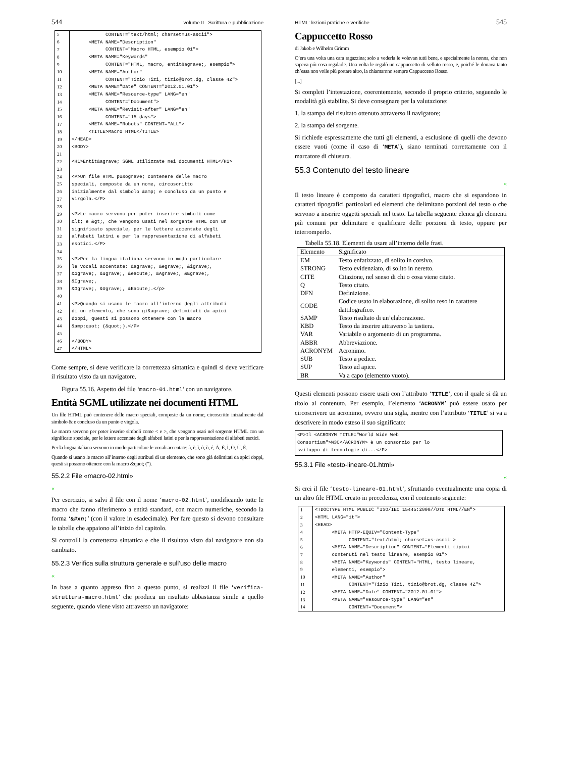544 volume II Scrittura e pubblicazione
| 5 | CONTENT="text/html; charset=us-ascii"> |
| 6 | <META NAME="Description" |
| 7 | CONTENT="Macro HTML, esempio 01"> |
| 8 | <META NAME="Keywords" |
| 9 | CONTENT="HTML, macro, entit&agrave;, esempio"> |
| 10 | <META NAME="Author" |
| 11 | CONTENT="Tizio Tizi, tizio@brot.dg, classe 4Z"> |
| 12 | <META NAME="Date" CONTENT="2012.01.01"> |
| 13 | <META NAME="Resource-type" LANG="en" |
| 14 | CONTENT="Document"> |
| 15 | <META NAME="Revisit-after" LANG="en" |
| 16 | CONTENT="15 days"> |
| 17 | <META NAME="Robots" CONTENT="ALL"> |
| 18 | <TITLE>Macro HTML</TITLE> |
| 19 | </HEAD> |
| 20 | <BODY> |
| 21 | |
| 22 | <H1>Entit&agrave; SGML utilizzate nei documenti HTML</H1> |
| 23 | |
| 24 | <P>Un file HTML pu&ograve; contenere delle macro |
| 25 | speciali, composte da un nome, circoscritto |
| 26 | inizialmente dal simbolo &amp; e concluso da un punto e |
| 27 | virgola.</P> |
| 28 | |
| 29 | <P>Le macro servono per poter inserire simboli come |
| 30 | &lt; e &gt;, che vengono usati nel sorgente HTML con un |
| 31 | significato speciale, per le lettere accentate degli |
| 32 | alfabeti latini e per la rappresentazione di alfabeti |
| 33 | esotici.</P> |
| 34 | |
| 35 | <P>Per la lingua italiana servono in modo particolare |
| 36 | le vocali accentate: &agrave;, &egrave;, &igrave;, |
| 37 | &ograve;, &ugrave;, &eacute;, &Agrave;, &Egrave;, |
| 38 | &Igrave;, |
| 39 | &Ograve;, &Ugrave;, &Eacute;.</p> |
| 40 | |
| 41 | <P>Quando si usano le macro all'interno degli attributi |
| 42 | di un elemento, che sono gi&agrave; delimitati da apici |
| 43 | doppi, questi si possono ottenere con la macro |
| 44 | &amp;quot; (&quot;).</P> |
| 45 | |
| 46 | </BODY> |
| 47 | </HTML> |
Come sempre, si deve verificare la correttezza sintattica e quindi si deve verificare il risultato visto da un navigatore.
Figura 55.16. Aspetto del file ‘macro-01.html’ con un navigatore.
Entità SGML utilizzate nei documenti HTML
Un file HTML può contenere delle macro speciali, composte da un nome, circoscritto inizialmente dal simbolo & e concluso da un punto e virgola.
Le macro servono per poter inserire simboli come < e >, che vengono usati nel sorgente HTML con un significato speciale, per le lettere accentate degli alfabeti latini e per la rappresentazione di alfabeti esotici.
Per la lingua italiana servono in modo particolare le vocali accentate: à, è, ì, ò, ù, é, À, È, Ì, Ò, Ù, É.
Quando si usano le macro all’interno degli attributi di un elemento, che sono già delimitati da apici doppi, questi si possono ottenere con la macro &quot; (").
55.2.2 File «macro-02.html»
«
Per esercizio, si salvi il file con il nome ‘macro-02.html’, modificando tutte le macro che fanno riferimento a entità standard, con macro numeriche, secondo la forma ‘&#xn;’ (con il valore in esadecimale). Per fare questo si devono consultare le tabelle che appaiono all’inizio del capitolo.
Si controlli la correttezza sintattica e che il risultato visto dal navigatore non sia cambiato.
55.2.3 Verifica sulla struttura generale e sull’uso delle macro
«
In base a quanto appreso fino a questo punto, si realizzi il file ‘verifica-struttura-macro.html’ che produca un risultato abbastanza simile a quello seguente, quando viene visto attraverso un navigatore:
HTML: lezioni pratiche e verifiche 545
Cappuccetto Rosso
di Jakob e Wilhelm Grimm
C’era una volta una cara ragazzina; solo a vederla le volevan tutti bene, e specialmente la nonna, che non sapeva più cosa regalarle. Una volta le regalò un cappuccetto di velluto rosso, e, poiché le donava tanto ch’essa non volle più portare altro, la chiamarono sempre Cappuccetto Rosso.
[...]
Si completi l’intestazione, coerentemente, secondo il proprio criterio, seguendo le modalità già stabilite. Si deve consegnare per la valutazione:
1. la stampa del risultato ottenuto attraverso il navigatore;
2. la stampa del sorgente.
Si richiede espressamente che tutti gli elementi, a esclusione di quelli che devono essere vuoti (come il caso di ‘META’), siano terminati correttamente con il marcatore di chiusura.
55.3 Contenuto del testo lineare
«
Il testo lineare è composto da caratteri tipografici, macro che si espandono in caratteri tipografici particolari ed elementi che delimitano porzioni del testo o che servono a inserire oggetti speciali nel testo. La tabella seguente elenca gli elementi più comuni per delimitare e qualificare delle porzioni di testo, oppure per interromperlo.
Tabella 55.18. Elementi da usare all’interno delle frasi.
| Elemento | Significato |
| --- | --- |
| EM | Testo enfatizzato, di solito in corsivo. |
| STRONG | Testo evidenziato, di solito in neretto. |
| CITE | Citazione, nel senso di chi o cosa viene citato. |
| Q | Testo citato. |
| DFN | Definizione. |
| CODE | Codice usato in elaborazione, di solito reso in carattere dattilografico. |
| SAMP | Testo risultato di un’elaborazione. |
| KBD | Testo da inserire attraverso la tastiera. |
| VAR | Variabile o argomento di un programma. |
| ABBR | Abbreviazione. |
| ACRONYM | Acronimo. |
| SUB | Testo a pedice. |
| SUP | Testo ad apice. |
| BR | Va a capo (elemento vuoto). |
Questi elementi possono essere usati con l’attributo ‘TITLE’, con il quale si dà un titolo al contenuto. Per esempio, l’elemento ‘ACRONYM’ può essere usato per circoscrivere un acronimo, ovvero una sigla, mentre con l’attributo ‘TITLE’ si va a descrivere in modo esteso il suo significato:
<P>Il <ACRONYM TITLE="World Wide Web
Consortium">W3C</ACRONYM> è un consorzio per lo
sviluppo di tecnologie di...</P>
55.3.1 File «testo-lineare-01.html»
«
Si crei il file ‘testo-lineare-01.html’, sfruttando eventualmente una copia di un altro file HTML creato in precedenza, con il contenuto seguente:
| 1 | <!DOCTYPE HTML PUBLIC "ISO/IEC 15445:2000//DTD HTML//EN"> |
| 2 | <HTML LANG="it"> |
| 3 | <HEAD> |
| 4 | <META HTTP-EQUIV="Content-Type" |
| 5 | CONTENT="text/html; charset=us-ascii"> |
| 6 | <META NAME="Description" CONTENT="Elementi tipici |
| 7 | contenuti nel testo lineare, esempio 01"> |
| 8 | <META NAME="Keywords" CONTENT="HTML, testo lineare, |
| 9 | elementi, esempio"> |
| 10 | <META NAME="Author" |
| 11 | CONTENT="Tizio Tizi, tizio@brot.dg, classe 4Z"> |
| 12 | <META NAME="Date" CONTENT="2012.01.01"> |
| 13 | <META NAME="Resource-type" LANG="en" |
| 14 | CONTENT="Document"> |